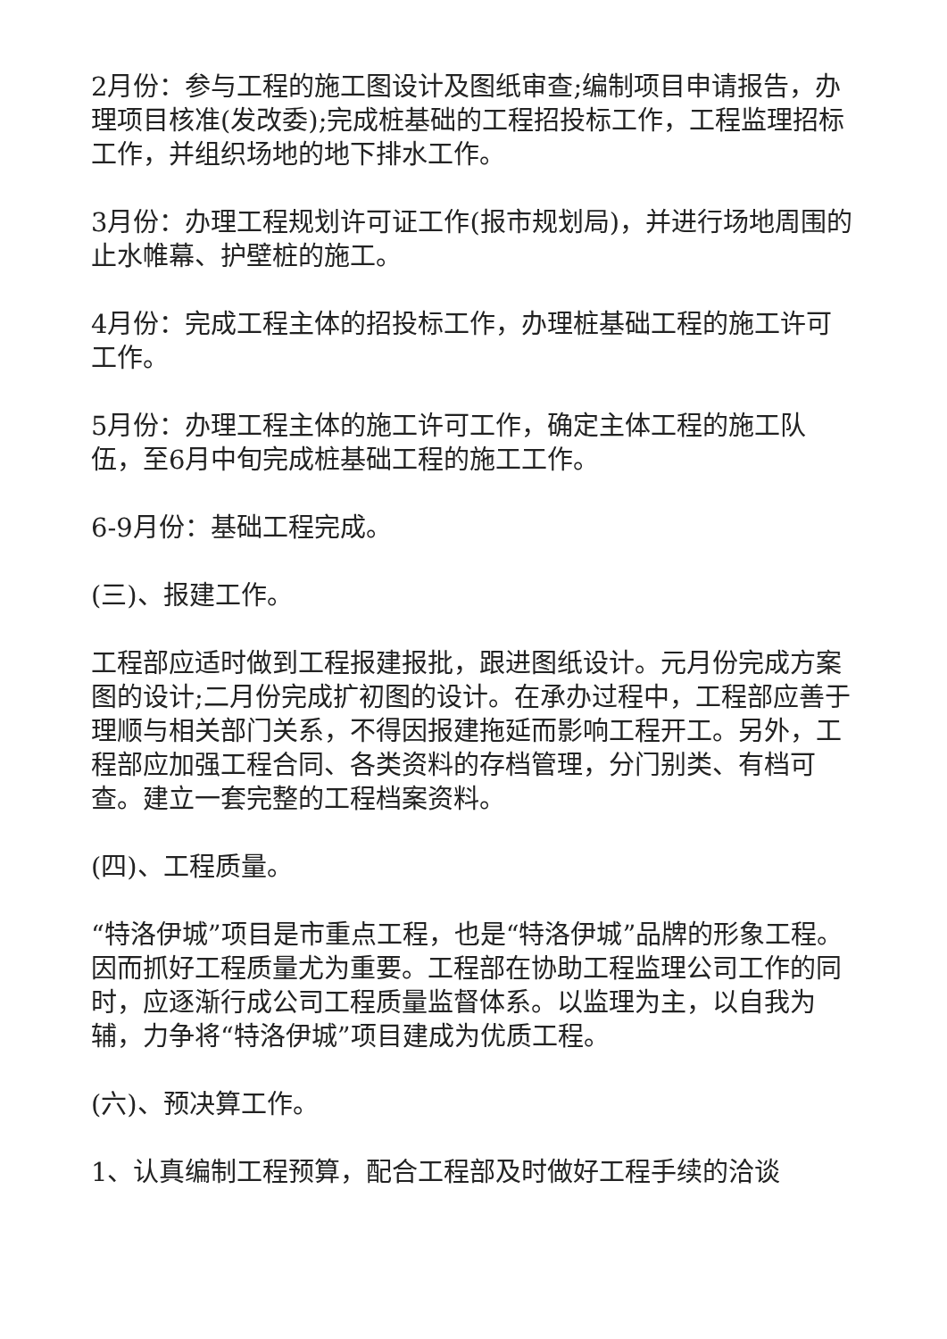2月份：参与工程的施工图设计及图纸审查;编制项目申请报告，办理项目核准(发改委);完成桩基础的工程招投标工作，工程监理招标工作，并组织场地的地下排水工作。
3月份：办理工程规划许可证工作(报市规划局)，并进行场地周围的止水帷幕、护壁桩的施工。
4月份：完成工程主体的招投标工作，办理桩基础工程的施工许可工作。
5月份：办理工程主体的施工许可工作，确定主体工程的施工队伍，至6月中旬完成桩基础工程的施工工作。
6-9月份：基础工程完成。
(三)、报建工作。
工程部应适时做到工程报建报批，跟进图纸设计。元月份完成方案图的设计;二月份完成扩初图的设计。在承办过程中，工程部应善于理顺与相关部门关系，不得因报建拖延而影响工程开工。另外，工程部应加强工程合同、各类资料的存档管理，分门别类、有档可查。建立一套完整的工程档案资料。
(四)、工程质量。
“特洛伊城”项目是市重点工程，也是“特洛伊城”品牌的形象工程。因而抓好工程质量尤为重要。工程部在协助工程监理公司工作的同时，应逐渐行成公司工程质量监督体系。以监理为主，以自我为辅，力争将“特洛伊城”项目建成为优质工程。
(六)、预决算工作。
1、认真编制工程预算，配合工程部及时做好工程手续的洽谈